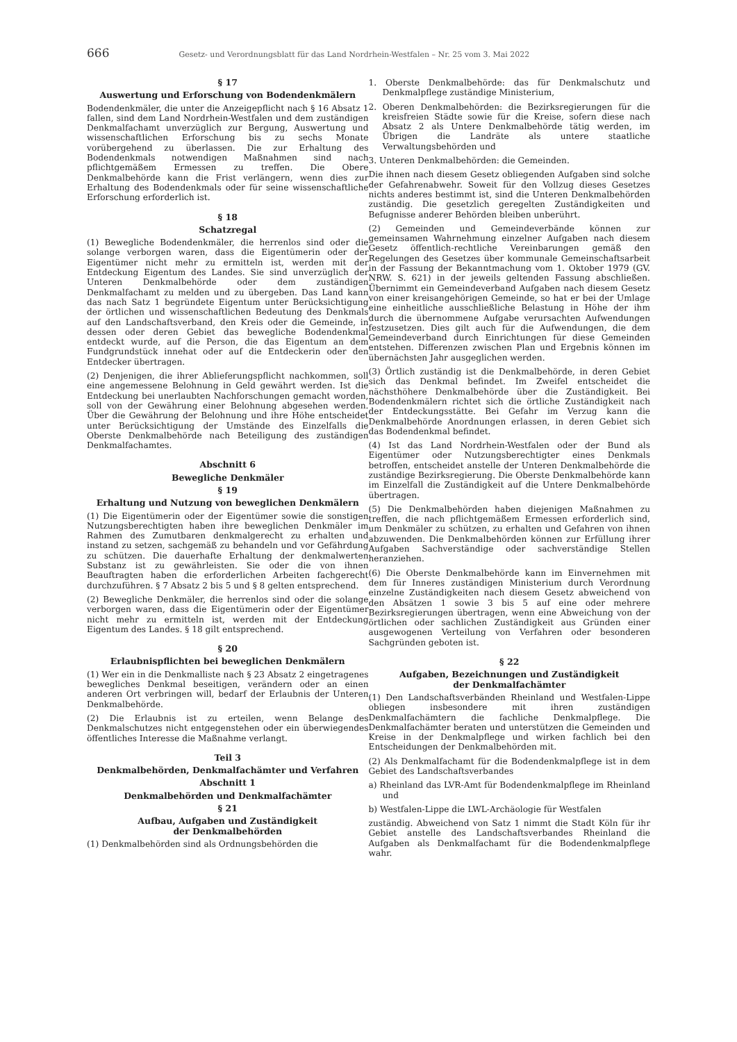666 Gesetz- und Verordnungsblatt für das Land Nordrhein-Westfalen – Nr. 25 vom 3. Mai 2022
§ 17
Auswertung und Erforschung von Bodendenkmälern
Bodendenkmäler, die unter die Anzeigepflicht nach § 16 Absatz 1 fallen, sind dem Land Nordrhein-Westfalen und dem zuständigen Denkmalfachamt unverzüglich zur Bergung, Auswertung und wissenschaftlichen Erforschung bis zu sechs Monate vorübergehend zu überlassen. Die zur Erhaltung des Bodendenkmals notwendigen Maßnahmen sind nach pflichtgemäßem Ermessen zu treffen. Die Obere Denkmalbehörde kann die Frist verlängern, wenn dies zur Erhaltung des Bodendenkmals oder für seine wissenschaftliche Erforschung erforderlich ist.
§ 18
Schatzregal
(1) Bewegliche Bodendenkmäler, die herrenlos sind oder die solange verborgen waren, dass die Eigentümerin oder der Eigentümer nicht mehr zu ermitteln ist, werden mit der Entdeckung Eigentum des Landes. Sie sind unverzüglich der Unteren Denkmalbehörde oder dem zuständigen Denkmalfachamt zu melden und zu übergeben. Das Land kann das nach Satz 1 begründete Eigentum unter Berücksichtigung der örtlichen und wissenschaftlichen Bedeutung des Denkmals auf den Landschaftsverband, den Kreis oder die Gemeinde, in dessen oder deren Gebiet das bewegliche Bodendenkmal entdeckt wurde, auf die Person, die das Eigentum an dem Fundgrundstück innehat oder auf die Entdeckerin oder den Entdecker übertragen.
(2) Denjenigen, die ihrer Ablieferungspflicht nachkommen, soll eine angemessene Belohnung in Geld gewährt werden. Ist die Entdeckung bei unerlaubten Nachforschungen gemacht worden, soll von der Gewährung einer Belohnung abgesehen werden. Über die Gewährung der Belohnung und ihre Höhe entscheidet unter Berücksichtigung der Umstände des Einzelfalls die Oberste Denkmalbehörde nach Beteiligung des zuständigen Denkmalfachamtes.
Abschnitt 6
Bewegliche Denkmäler
§ 19
Erhaltung und Nutzung von beweglichen Denkmälern
(1) Die Eigentümerin oder der Eigentümer sowie die sonstigen Nutzungsberechtigten haben ihre beweglichen Denkmäler im Rahmen des Zumutbaren denkmalgerecht zu erhalten und instand zu setzen, sachgemäß zu behandeln und vor Gefährdung zu schützen. Die dauerhafte Erhaltung der denkmalwerten Substanz ist zu gewährleisten. Sie oder die von ihnen Beauftragten haben die erforderlichen Arbeiten fachgerecht durchzuführen. § 7 Absatz 2 bis 5 und § 8 gelten entsprechend.
(2) Bewegliche Denkmäler, die herrenlos sind oder die solange verborgen waren, dass die Eigentümerin oder der Eigentümer nicht mehr zu ermitteln ist, werden mit der Entdeckung Eigentum des Landes. § 18 gilt entsprechend.
§ 20
Erlaubnispflichten bei beweglichen Denkmälern
(1) Wer ein in die Denkmalliste nach § 23 Absatz 2 eingetragenes bewegliches Denkmal beseitigen, verändern oder an einen anderen Ort verbringen will, bedarf der Erlaubnis der Unteren Denkmalbehörde.
(2) Die Erlaubnis ist zu erteilen, wenn Belange des Denkmalschutzes nicht entgegenstehen oder ein überwiegendes öffentliches Interesse die Maßnahme verlangt.
Teil 3
Denkmalbehörden, Denkmalfachämter und Verfahren
Abschnitt 1
Denkmalbehörden und Denkmalfachämter
§ 21
Aufbau, Aufgaben und Zuständigkeit
der Denkmalbehörden
(1) Denkmalbehörden sind als Ordnungsbehörden die
1. Oberste Denkmalbehörde: das für Denkmalschutz und Denkmalpflege zuständige Ministerium,
2. Oberen Denkmalbehörden: die Bezirksregierungen für die kreisfreien Städte sowie für die Kreise, sofern diese nach Absatz 2 als Untere Denkmalbehörde tätig werden, im Übrigen die Landräte als untere staatliche Verwaltungsbehörden und
3. Unteren Denkmalbehörden: die Gemeinden.
Die ihnen nach diesem Gesetz obliegenden Aufgaben sind solche der Gefahrenabwehr. Soweit für den Vollzug dieses Gesetzes nichts anderes bestimmt ist, sind die Unteren Denkmalbehörden zuständig. Die gesetzlich geregelten Zuständigkeiten und Befugnisse anderer Behörden bleiben unberührt.
(2) Gemeinden und Gemeindeverbände können zur gemeinsamen Wahrnehmung einzelner Aufgaben nach diesem Gesetz öffentlich-rechtliche Vereinbarungen gemäß den Regelungen des Gesetzes über kommunale Gemeinschaftsarbeit in der Fassung der Bekanntmachung vom 1. Oktober 1979 (GV. NRW. S. 621) in der jeweils geltenden Fassung abschließen. Übernimmt ein Gemeindeverband Aufgaben nach diesem Gesetz von einer kreisangehörigen Gemeinde, so hat er bei der Umlage eine einheitliche ausschließliche Belastung in Höhe der ihm durch die übernommene Aufgabe verursachten Aufwendungen festzusetzen. Dies gilt auch für die Aufwendungen, die dem Gemeindeverband durch Einrichtungen für diese Gemeinden entstehen. Differenzen zwischen Plan und Ergebnis können im übernächsten Jahr ausgeglichen werden.
(3) Örtlich zuständig ist die Denkmalbehörde, in deren Gebiet sich das Denkmal befindet. Im Zweifel entscheidet die nächsthöhere Denkmalbehörde über die Zuständigkeit. Bei Bodendenkmälern richtet sich die örtliche Zuständigkeit nach der Entdeckungsstätte. Bei Gefahr im Verzug kann die Denkmalbehörde Anordnungen erlassen, in deren Gebiet sich das Bodendenkmal befindet.
(4) Ist das Land Nordrhein-Westfalen oder der Bund als Eigentümer oder Nutzungsberechtigter eines Denkmals betroffen, entscheidet anstelle der Unteren Denkmalbehörde die zuständige Bezirksregierung. Die Oberste Denkmalbehörde kann im Einzelfall die Zuständigkeit auf die Untere Denkmalbehörde übertragen.
(5) Die Denkmalbehörden haben diejenigen Maßnahmen zu treffen, die nach pflichtgemäßem Ermessen erforderlich sind, um Denkmäler zu schützen, zu erhalten und Gefahren von ihnen abzuwenden. Die Denkmalbehörden können zur Erfüllung ihrer Aufgaben Sachverständige oder sachverständige Stellen heranziehen.
(6) Die Oberste Denkmalbehörde kann im Einvernehmen mit dem für Inneres zuständigen Ministerium durch Verordnung einzelne Zuständigkeiten nach diesem Gesetz abweichend von den Absätzen 1 sowie 3 bis 5 auf eine oder mehrere Bezirksregierungen übertragen, wenn eine Abweichung von der örtlichen oder sachlichen Zuständigkeit aus Gründen einer ausgewogenen Verteilung von Verfahren oder besonderen Sachgründen geboten ist.
§ 22
Aufgaben, Bezeichnungen und Zuständigkeit
der Denkmalfachämter
(1) Den Landschaftsverbänden Rheinland und Westfalen-Lippe obliegen insbesondere mit ihren zuständigen Denkmalfachämtern die fachliche Denkmalpflege. Die Denkmalfachämter beraten und unterstützen die Gemeinden und Kreise in der Denkmalpflege und wirken fachlich bei den Entscheidungen der Denkmalbehörden mit.
(2) Als Denkmalfachamt für die Bodendenkmalpflege ist in dem Gebiet des Landschaftsverbandes
a) Rheinland das LVR-Amt für Bodendenkmalpflege im Rheinland und
b) Westfalen-Lippe die LWL-Archäologie für Westfalen
zuständig. Abweichend von Satz 1 nimmt die Stadt Köln für ihr Gebiet anstelle des Landschaftsverbandes Rheinland die Aufgaben als Denkmalfachamt für die Bodendenkmalpflege wahr.